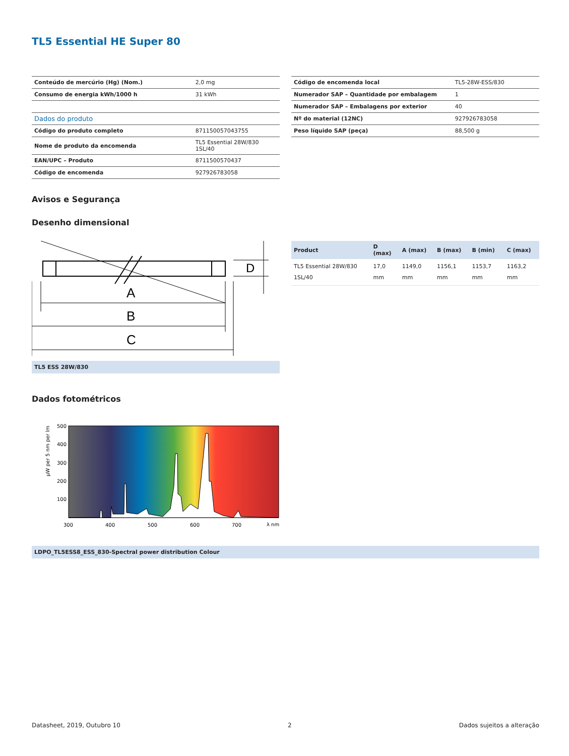TL5 Essential HE Super 80
| Conteúdo de mercúrio (Hg) (Nom.) | 2,0 mg |
| Consumo de energia kWh/1000 h | 31 kWh |
| Dados do produto | |
| Código do produto completo | 871150057043755 |
| Nome de produto da encomenda | TL5 Essential 28W/830 1SL/40 |
| EAN/UPC – Produto | 8711500570437 |
| Código de encomenda | 927926783058 |
| Código de encomenda local | TL5-28W-ESS/830 |
| Numerador SAP – Quantidade por embalagem | 1 |
| Numerador SAP – Embalagens por exterior | 40 |
| Nº do material (12NC) | 927926783058 |
| Peso líquido SAP (peça) | 88,500 g |
Avisos e Segurança
Desenho dimensional
A
B
C
D
TL5 ESS 28W/830
| Product | D (max) | A (max) | B (max) | B (min) | C (max) |
| --- | --- | --- | --- | --- | --- |
| TL5 Essential 28W/830 1SL/40 | 17,0 mm | 1149,0 mm | 1156,1 mm | 1153,7 mm | 1163,2 mm |
Dados fotométricos
500
400
300
200
100
300
400
500
600
700
λ nm
μW per 5 nm per lm
LDPO_TL5ESS8_ESS_830-Spectral power distribution Colour
Datasheet, 2019, Outubro 10 2 Dados sujeitos a alteração